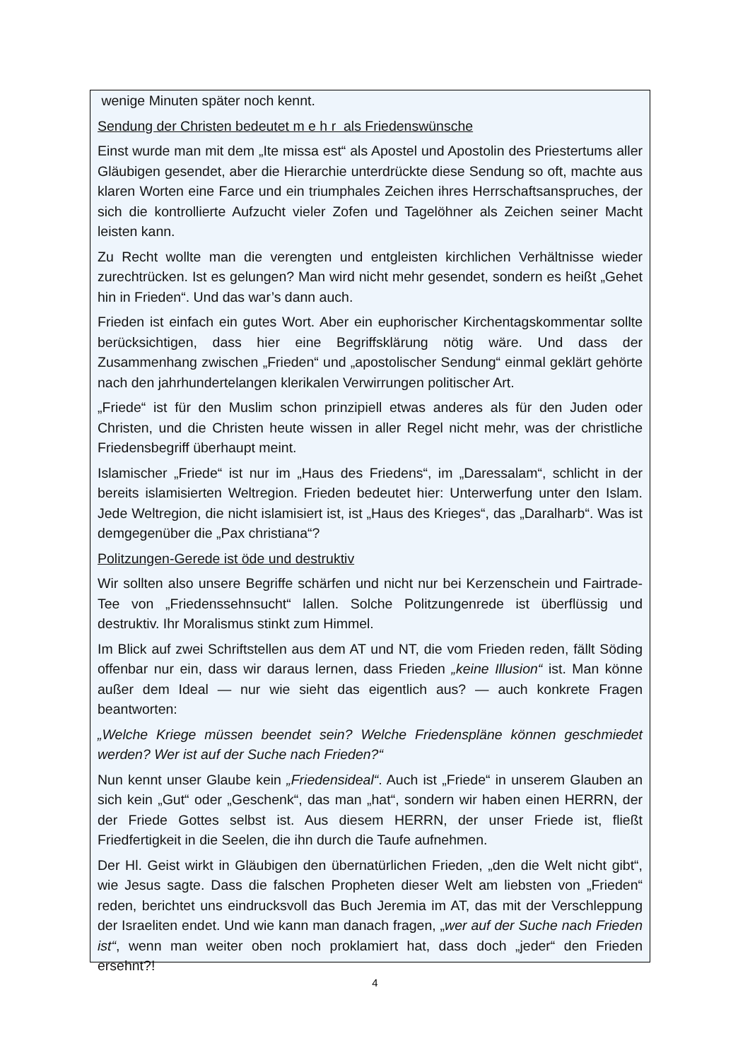wenige Minuten später noch kennt.
Sendung der Christen bedeutet m e h r als Friedenswünsche
Einst wurde man mit dem „Ite missa est“ als Apostel und Apostolin des Priestertums aller Gläubigen gesendet, aber die Hierarchie unterdrückte diese Sendung so oft, machte aus klaren Worten eine Farce und ein triumphales Zeichen ihres Herrschaftsanspruches, der sich die kontrollierte Aufzucht vieler Zofen und Tagelöhner als Zeichen seiner Macht leisten kann.
Zu Recht wollte man die verengten und entgleisten kirchlichen Verhältnisse wieder zurechtrücken. Ist es gelungen? Man wird nicht mehr gesendet, sondern es heißt „Gehet hin in Frieden“. Und das war’s dann auch.
Frieden ist einfach ein gutes Wort. Aber ein euphorischer Kirchentagskommentar sollte berücksichtigen, dass hier eine Begriffsklärung nötig wäre. Und dass der Zusammenhang zwischen „Frieden“ und „apostolischer Sendung“ einmal geklärt gehörte nach den jahrhundertelangen klerikalen Verwirrungen politischer Art.
„Friede“ ist für den Muslim schon prinzipiell etwas anderes als für den Juden oder Christen, und die Christen heute wissen in aller Regel nicht mehr, was der christliche Friedensbegriff überhaupt meint.
Islamischer „Friede“ ist nur im „Haus des Friedens“, im „Daressalam“, schlicht in der bereits islamisierten Weltregion. Frieden bedeutet hier: Unterwerfung unter den Islam. Jede Weltregion, die nicht islamisiert ist, ist „Haus des Krieges“, das „Daralharb“. Was ist demgegenüber die „Pax christiana“?
Politzungen-Gerede ist öde und destruktiv
Wir sollten also unsere Begriffe schärfen und nicht nur bei Kerzenschein und Fairtrade-Tee von „Friedenssehnsucht“ lallen. Solche Politzungenrede ist überflüssig und destruktiv. Ihr Moralismus stinkt zum Himmel.
Im Blick auf zwei Schriftstellen aus dem AT und NT, die vom Frieden reden, fällt Söding offenbar nur ein, dass wir daraus lernen, dass Frieden „keine Illusion“ ist. Man könne außer dem Ideal — nur wie sieht das eigentlich aus? — auch konkrete Fragen beantworten:
„Welche Kriege müssen beendet sein? Welche Friedenspläne können geschmiedet werden? Wer ist auf der Suche nach Frieden?“
Nun kennt unser Glaube kein „Friedensideal“. Auch ist „Friede“ in unserem Glauben an sich kein „Gut“ oder „Geschenk“, das man „hat“, sondern wir haben einen HERRN, der der Friede Gottes selbst ist. Aus diesem HERRN, der unser Friede ist, fließt Friedfertigkeit in die Seelen, die ihn durch die Taufe aufnehmen.
Der Hl. Geist wirkt in Gläubigen den übernatürlichen Frieden, „den die Welt nicht gibt“, wie Jesus sagte. Dass die falschen Propheten dieser Welt am liebsten von „Frieden“ reden, berichtet uns eindrucksvoll das Buch Jeremia im AT, das mit der Verschleppung der Israeliten endet. Und wie kann man danach fragen, „wer auf der Suche nach Frieden ist“, wenn man weiter oben noch proklamiert hat, dass doch „jeder“ den Frieden ersehnt?!
4